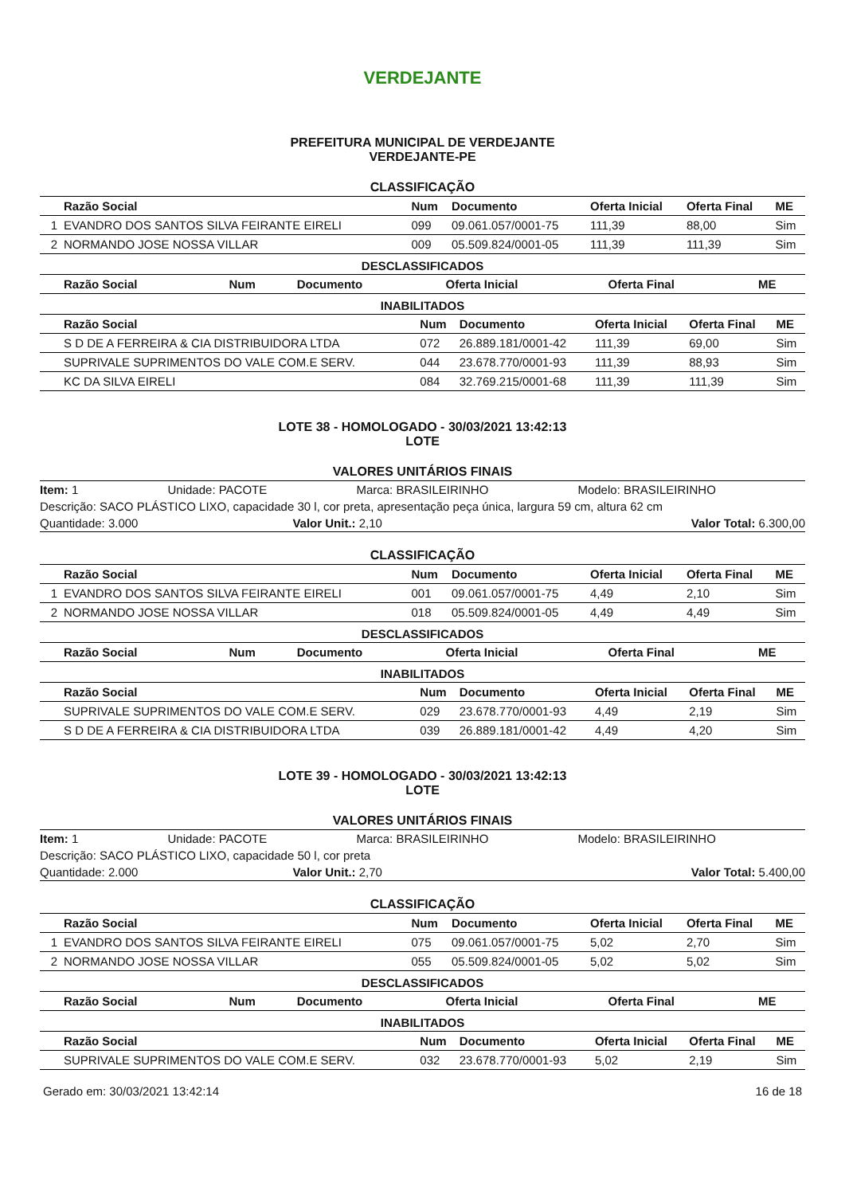VERDEJANTE
PREFEITURA MUNICIPAL DE VERDEJANTE
VERDEJANTE-PE
CLASSIFICAÇÃO
| | Razão Social | Num | Documento | Oferta Inicial | Oferta Final | ME |
| --- | --- | --- | --- | --- | --- | --- |
| 1 | EVANDRO DOS SANTOS SILVA FEIRANTE EIRELI | 099 | 09.061.057/0001-75 | 111,39 | 88,00 | Sim |
| 2 | NORMANDO JOSE NOSSA VILLAR | 009 | 05.509.824/0001-05 | 111,39 | 111,39 | Sim |
DESCLASSIFICADOS
| | Razão Social | Num | Documento | Oferta Inicial | Oferta Final | ME |
| --- | --- | --- | --- | --- | --- | --- |
INABILITADOS
| | Razão Social | Num | Documento | Oferta Inicial | Oferta Final | ME |
| --- | --- | --- | --- | --- | --- | --- |
| | S D DE A FERREIRA & CIA DISTRIBUIDORA LTDA | 072 | 26.889.181/0001-42 | 111,39 | 69,00 | Sim |
| | SUPRIVALE SUPRIMENTOS DO VALE COM.E SERV. | 044 | 23.678.770/0001-93 | 111,39 | 88,93 | Sim |
| | KC DA SILVA EIRELI | 084 | 32.769.215/0001-68 | 111,39 | 111,39 | Sim |
LOTE 38 - HOMOLOGADO - 30/03/2021 13:42:13
LOTE
VALORES UNITÁRIOS FINAIS
Item: 1 Unidade: PACOTE Marca: BRASILEIRINHO Modelo: BRASILEIRINHO
Descrição: SACO PLÁSTICO LIXO, capacidade 30 l, cor preta, apresentação peça única, largura 59 cm, altura 62 cm
Quantidade: 3.000 Valor Unit.: 2,10 Valor Total: 6.300,00
CLASSIFICAÇÃO
| | Razão Social | Num | Documento | Oferta Inicial | Oferta Final | ME |
| --- | --- | --- | --- | --- | --- | --- |
| 1 | EVANDRO DOS SANTOS SILVA FEIRANTE EIRELI | 001 | 09.061.057/0001-75 | 4,49 | 2,10 | Sim |
| 2 | NORMANDO JOSE NOSSA VILLAR | 018 | 05.509.824/0001-05 | 4,49 | 4,49 | Sim |
DESCLASSIFICADOS
| | Razão Social | Num | Documento | Oferta Inicial | Oferta Final | ME |
| --- | --- | --- | --- | --- | --- | --- |
INABILITADOS
| | Razão Social | Num | Documento | Oferta Inicial | Oferta Final | ME |
| --- | --- | --- | --- | --- | --- | --- |
| | SUPRIVALE SUPRIMENTOS DO VALE COM.E SERV. | 029 | 23.678.770/0001-93 | 4,49 | 2,19 | Sim |
| | S D DE A FERREIRA & CIA DISTRIBUIDORA LTDA | 039 | 26.889.181/0001-42 | 4,49 | 4,20 | Sim |
LOTE 39 - HOMOLOGADO - 30/03/2021 13:42:13
LOTE
VALORES UNITÁRIOS FINAIS
Item: 1 Unidade: PACOTE Marca: BRASILEIRINHO Modelo: BRASILEIRINHO
Descrição: SACO PLÁSTICO LIXO, capacidade 50 l, cor preta
Quantidade: 2.000 Valor Unit.: 2,70 Valor Total: 5.400,00
CLASSIFICAÇÃO
| | Razão Social | Num | Documento | Oferta Inicial | Oferta Final | ME |
| --- | --- | --- | --- | --- | --- | --- |
| 1 | EVANDRO DOS SANTOS SILVA FEIRANTE EIRELI | 075 | 09.061.057/0001-75 | 5,02 | 2,70 | Sim |
| 2 | NORMANDO JOSE NOSSA VILLAR | 055 | 05.509.824/0001-05 | 5,02 | 5,02 | Sim |
DESCLASSIFICADOS
| | Razão Social | Num | Documento | Oferta Inicial | Oferta Final | ME |
| --- | --- | --- | --- | --- | --- | --- |
INABILITADOS
| | Razão Social | Num | Documento | Oferta Inicial | Oferta Final | ME |
| --- | --- | --- | --- | --- | --- | --- |
| | SUPRIVALE SUPRIMENTOS DO VALE COM.E SERV. | 032 | 23.678.770/0001-93 | 5,02 | 2,19 | Sim |
Gerado em: 30/03/2021 13:42:14 16 de 18